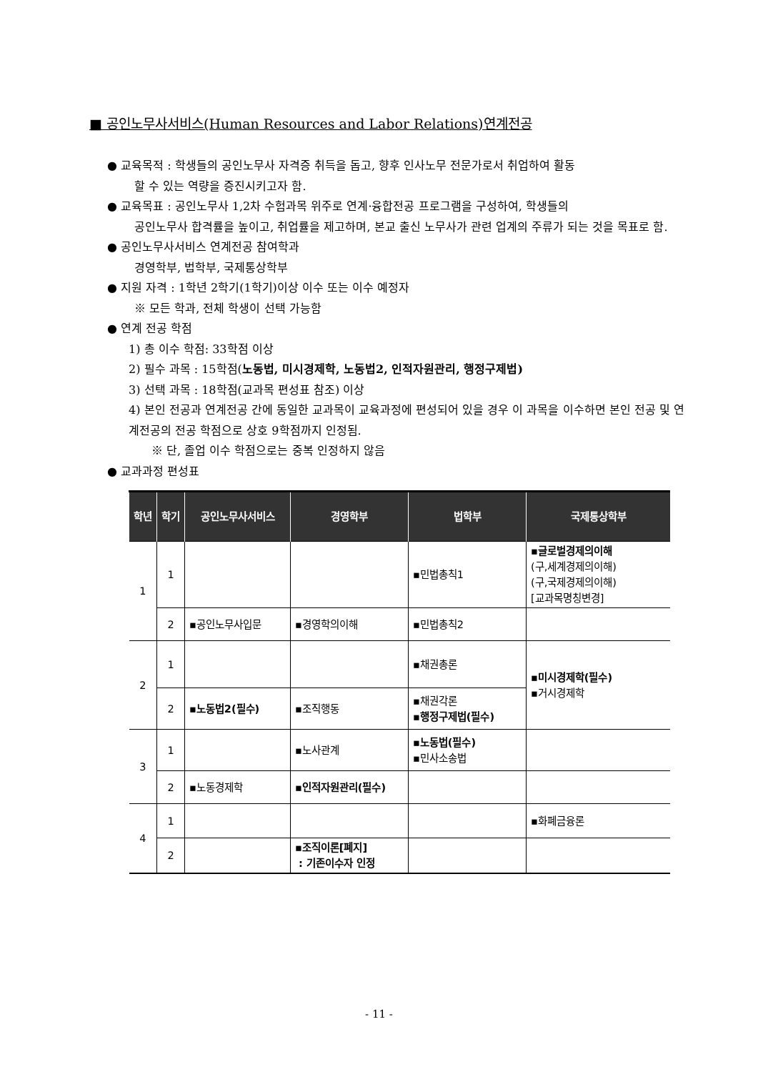■ 공인노무사서비스(Human Resources and Labor Relations)연계전공
● 교육목적 : 학생들의 공인노무사 자격증 취득을 돕고, 향후 인사노무 전문가로서 취업하여 활동
할 수 있는 역량을 증진시키고자 함.
● 교육목표 : 공인노무사 1,2차 수험과목 위주로 연계·융합전공 프로그램을 구성하여, 학생들의
공인노무사 합격률을 높이고, 취업률을 제고하며, 본교 출신 노무사가 관련 업계의 주류가 되는 것을 목표로 함.
● 공인노무사서비스 연계전공 참여학과
경영학부, 법학부, 국제통상학부
● 지원 자격 : 1학년 2학기(1학기)이상 이수 또는 이수 예정자
※ 모든 학과, 전체 학생이 선택 가능함
● 연계 전공 학점
1) 총 이수 학점: 33학점 이상
2) 필수 과목 : 15학점(노동법, 미시경제학, 노동법2, 인적자원관리, 행정구제법)
3) 선택 과목 : 18학점(교과목 편성표 참조) 이상
4) 본인 전공과 연계전공 간에 동일한 교과목이 교육과정에 편성되어 있을 경우 이 과목을 이수하면 본인 전공 및 연계전공의 전공 학점으로 상호 9학점까지 인정됨.
※ 단, 졸업 이수 학점으로는 중복 인정하지 않음
● 교과과정 편성표
| 학년 | 학기 | 공인노무사서비스 | 경영학부 | 법학부 | 국제통상학부 |
| --- | --- | --- | --- | --- | --- |
| 1 | 1 | | | ▪민법총칙1 | ▪글로벌경제의이해 (구,세계경제의이해) (구,국제경제의이해) [교과목명칭변경] |
| | 2 | ▪공인노무사입문 | ▪경영학의이해 | ▪민법총칙2 | |
| 2 | 1 | | | ▪채권총론 | ▪미시경제학(필수) ▪거시경제학 |
| | 2 | ▪노동법2(필수) | ▪조직행동 | ▪채권각론 ▪행정구제법(필수) | |
| 3 | 1 | | ▪노사관계 | ▪노동법(필수) ▪민사소송법 | |
| | 2 | ▪노동경제학 | ▪인적자원관리(필수) | | |
| 4 | 1 | | | | ▪화폐금융론 |
| | 2 | | ▪조직이론[폐지] : 기존이수자 인정 | | |
- 11 -